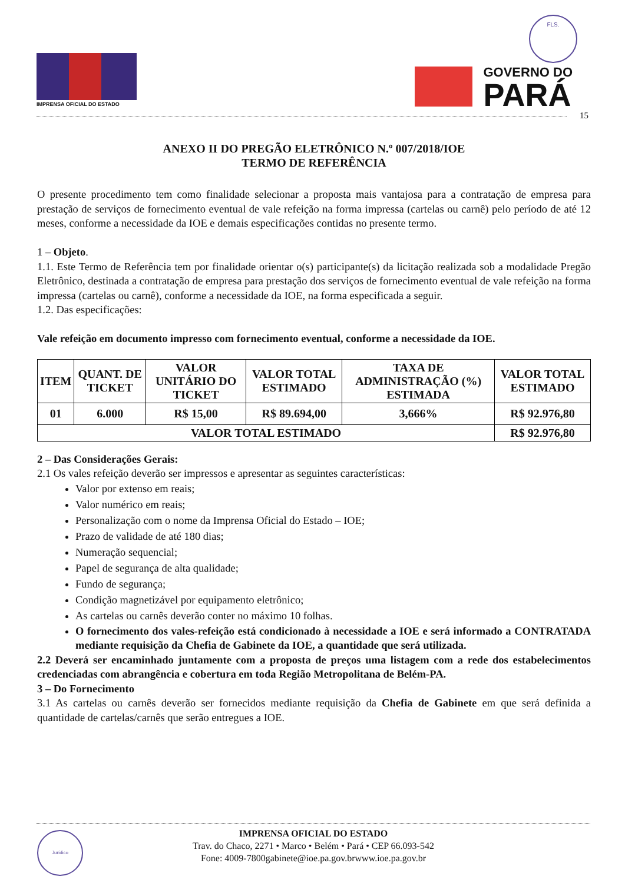IMPRENSA OFICIAL DO ESTADO
FLS.
GOVERNO DO
PARÁ
15
ANEXO II DO PREGÃO ELETRÔNICO N.º 007/2018/IOE
TERMO DE REFERÊNCIA
O presente procedimento tem como finalidade selecionar a proposta mais vantajosa para a contratação de empresa para prestação de serviços de fornecimento eventual de vale refeição na forma impressa (cartelas ou carnê) pelo período de até 12 meses, conforme a necessidade da IOE e demais especificações contidas no presente termo.
1 – Objeto.
1.1. Este Termo de Referência tem por finalidade orientar o(s) participante(s) da licitação realizada sob a modalidade Pregão Eletrônico, destinada a contratação de empresa para prestação dos serviços de fornecimento eventual de vale refeição na forma impressa (cartelas ou carnê), conforme a necessidade da IOE, na forma especificada a seguir.
1.2. Das especificações:
Vale refeição em documento impresso com fornecimento eventual, conforme a necessidade da IOE.
| ITEM | QUANT. DE TICKET | VALOR UNITÁRIO DO TICKET | VALOR TOTAL ESTIMADO | TAXA DE ADMINISTRAÇÃO (%) ESTIMADA | VALOR TOTAL ESTIMADO |
| --- | --- | --- | --- | --- | --- |
| 01 | 6.000 | R$ 15,00 | R$ 89.694,00 | 3,666% | R$ 92.976,80 |
| VALOR TOTAL ESTIMADO | | | | | R$ 92.976,80 |
2 – Das Considerações Gerais:
2.1 Os vales refeição deverão ser impressos e apresentar as seguintes características:
Valor por extenso em reais;
Valor numérico em reais;
Personalização com o nome da Imprensa Oficial do Estado – IOE;
Prazo de validade de até 180 dias;
Numeração sequencial;
Papel de segurança de alta qualidade;
Fundo de segurança;
Condição magnetizável por equipamento eletrônico;
As cartelas ou carnês deverão conter no máximo 10 folhas.
O fornecimento dos vales-refeição está condicionado à necessidade a IOE e será informado a CONTRATADA mediante requisição da Chefia de Gabinete da IOE, a quantidade que será utilizada.
2.2 Deverá ser encaminhado juntamente com a proposta de preços uma listagem com a rede dos estabelecimentos credenciadas com abrangência e cobertura em toda Região Metropolitana de Belém-PA.
3 – Do Fornecimento
3.1 As cartelas ou carnês deverão ser fornecidos mediante requisição da Chefia de Gabinete em que será definida a quantidade de cartelas/carnês que serão entregues a IOE.
Jurídico
IMPRENSA OFICIAL DO ESTADO
Trav. do Chaco, 2271 • Marco • Belém • Pará • CEP 66.093-542
Fone: 4009-7800gabinete@ioe.pa.gov.brwww.ioe.pa.gov.br